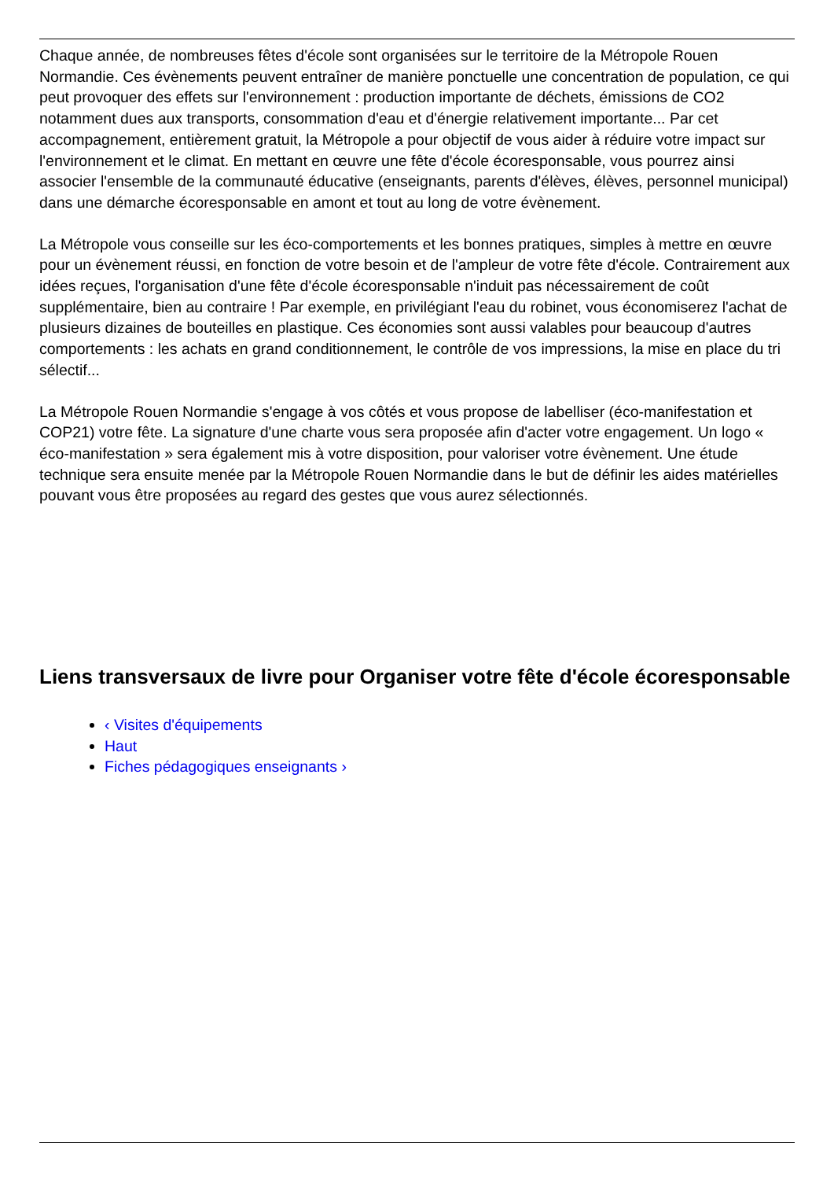Chaque année, de nombreuses fêtes d'école sont organisées sur le territoire de la Métropole Rouen Normandie. Ces évènements peuvent entraîner de manière ponctuelle une concentration de population, ce qui peut provoquer des effets sur l'environnement : production importante de déchets, émissions de CO2 notamment dues aux transports, consommation d'eau et d'énergie relativement importante... Par cet accompagnement, entièrement gratuit, la Métropole a pour objectif de vous aider à réduire votre impact sur l'environnement et le climat. En mettant en œuvre une fête d'école écoresponsable, vous pourrez ainsi associer l'ensemble de la communauté éducative (enseignants, parents d'élèves, élèves, personnel municipal) dans une démarche écoresponsable en amont et tout au long de votre évènement.
La Métropole vous conseille sur les éco-comportements et les bonnes pratiques, simples à mettre en œuvre pour un évènement réussi, en fonction de votre besoin et de l'ampleur de votre fête d'école. Contrairement aux idées reçues, l'organisation d'une fête d'école écoresponsable n'induit pas nécessairement de coût supplémentaire, bien au contraire ! Par exemple, en privilégiant l'eau du robinet, vous économiserez l'achat de plusieurs dizaines de bouteilles en plastique. Ces économies sont aussi valables pour beaucoup d'autres comportements : les achats en grand conditionnement, le contrôle de vos impressions, la mise en place du tri sélectif...
La Métropole Rouen Normandie s'engage à vos côtés et vous propose de labelliser (éco-manifestation et COP21) votre fête. La signature d'une charte vous sera proposée afin d'acter votre engagement. Un logo « éco-manifestation » sera également mis à votre disposition, pour valoriser votre évènement. Une étude technique sera ensuite menée par la Métropole Rouen Normandie dans le but de définir les aides matérielles pouvant vous être proposées au regard des gestes que vous aurez sélectionnés.
Liens transversaux de livre pour Organiser votre fête d'école écoresponsable
‹ Visites d'équipements
Haut
Fiches pédagogiques enseignants ›